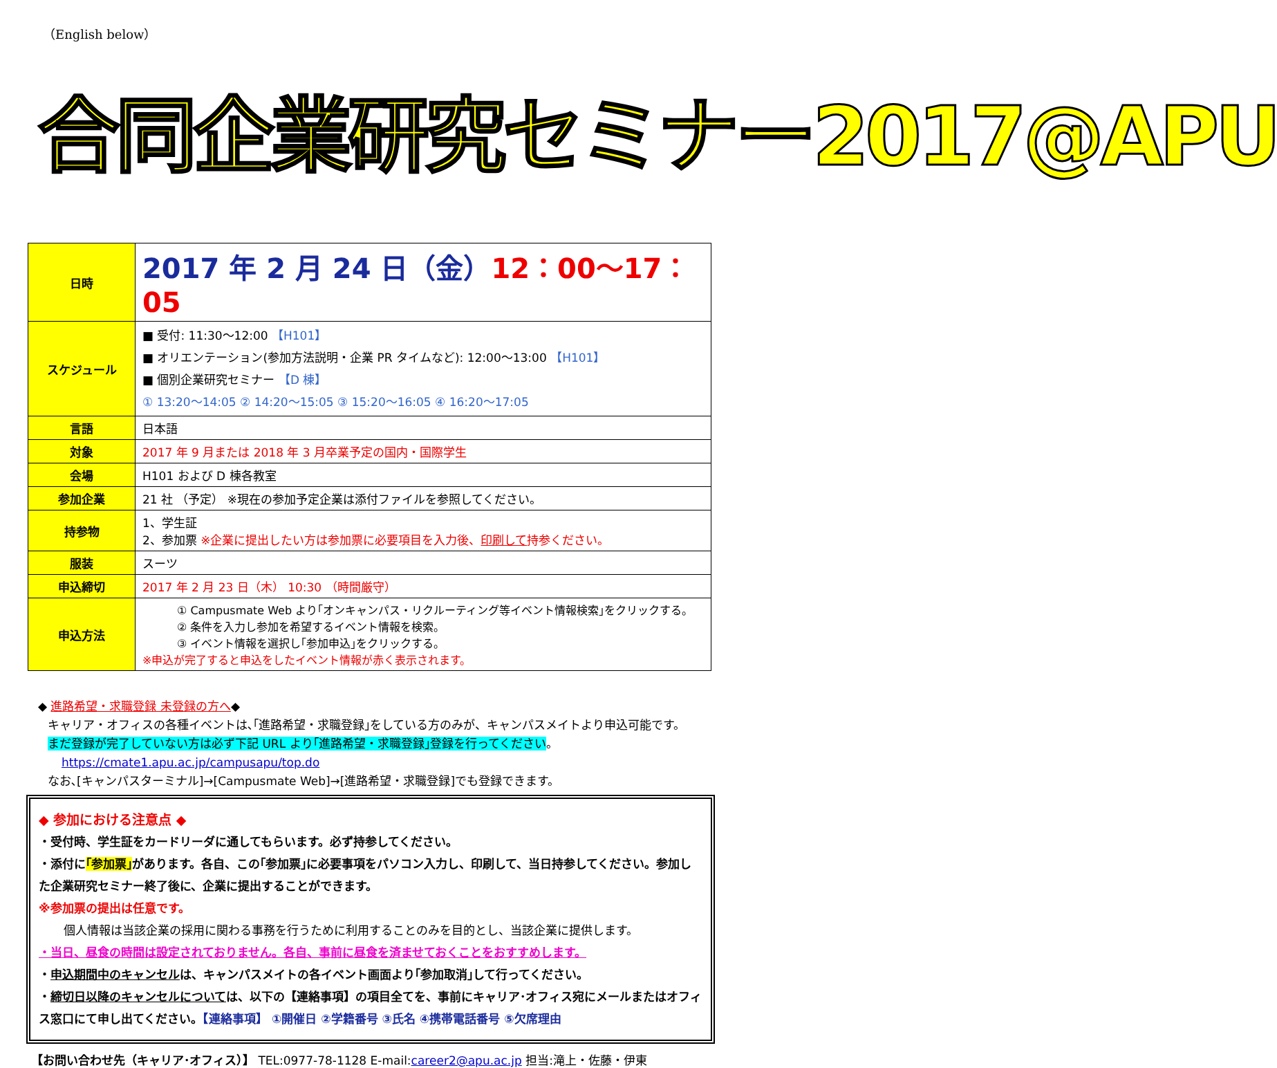（English below）
合同企業研究セミナー2017@APU
| 日時 | 2017 年 2 月 24 日（金） 12：00～17：05 |
| スケジュール | ■ 受付: 11:30～12:00 【H101】 ■ オリエンテーション(参加方法説明・企業 PR タイムなど): 12:00～13:00 【H101】 ■ 個別企業研究セミナー 【D 棟】 ① 13:20～14:05 ② 14:20～15:05 ③ 15:20～16:05 ④ 16:20～17:05 |
| 言語 | 日本語 |
| 対象 | 2017 年 9 月または 2018 年 3 月卒業予定の国内・国際学生 |
| 会場 | H101 および D 棟各教室 |
| 参加企業 | 21 社 （予定） ※現在の参加予定企業は添付ファイルを参照してください。 |
| 持参物 | 1、学生証 2、参加票 ※企業に提出したい方は参加票に必要項目を入力後、 印刷して 持参ください。 |
| 服装 | スーツ |
| 申込締切 | 2017 年 2 月 23 日（木） 10:30 （時間厳守） |
| 申込方法 | ① Campusmate Web より｢オンキャンパス・リクルーティング等イベント情報検索｣をクリックする。 ② 条件を入力し参加を希望するイベント情報を検索。 ③ イベント情報を選択し｢参加申込｣をクリックする。 ※申込が完了すると申込をしたイベント情報が赤く表示されます。 |
◆ 進路希望・求職登録 未登録の方へ◆
キャリア・オフィスの各種イベントは､｢進路希望・求職登録｣をしている方のみが、キャンパスメイトより申込可能です。
まだ登録が完了していない方は必ず下記 URL より｢進路希望・求職登録｣登録を行ってください。
https://cmate1.apu.ac.jp/campusapu/top.do
なお､[キャンパスターミナル]→[Campusmate Web]→[進路希望・求職登録]でも登録できます。
◆ 参加における注意点 ◆
・受付時、学生証をカードリーダに通してもらいます。必ず持参してください。
・添付に｢参加票｣があります。各自、この｢参加票｣に必要事項をパソコン入力し、印刷して、当日持参してください。参加した企業研究セミナー終了後に、企業に提出することができます。
※参加票の提出は任意です。
個人情報は当該企業の採用に関わる事務を行うために利用することのみを目的とし、当該企業に提供します。
・当日、昼食の時間は設定されておりません。各自、事前に昼食を済ませておくことをおすすめします。
・申込期間中のキャンセルは、キャンパスメイトの各イベント画面より｢参加取消｣して行ってください。
・締切日以降のキャンセルについては、以下の【連絡事項】の項目全てを、事前にキャリア･オフィス宛にメールまたはオフィス窓口にて申し出てください。【連絡事項】 ①開催日 ②学籍番号 ③氏名 ④携帯電話番号 ⑤欠席理由
【お問い合わせ先（キャリア･オフィス）】 TEL:0977-78-1128 E-mail:career2@apu.ac.jp 担当:滝上・佐藤・伊東